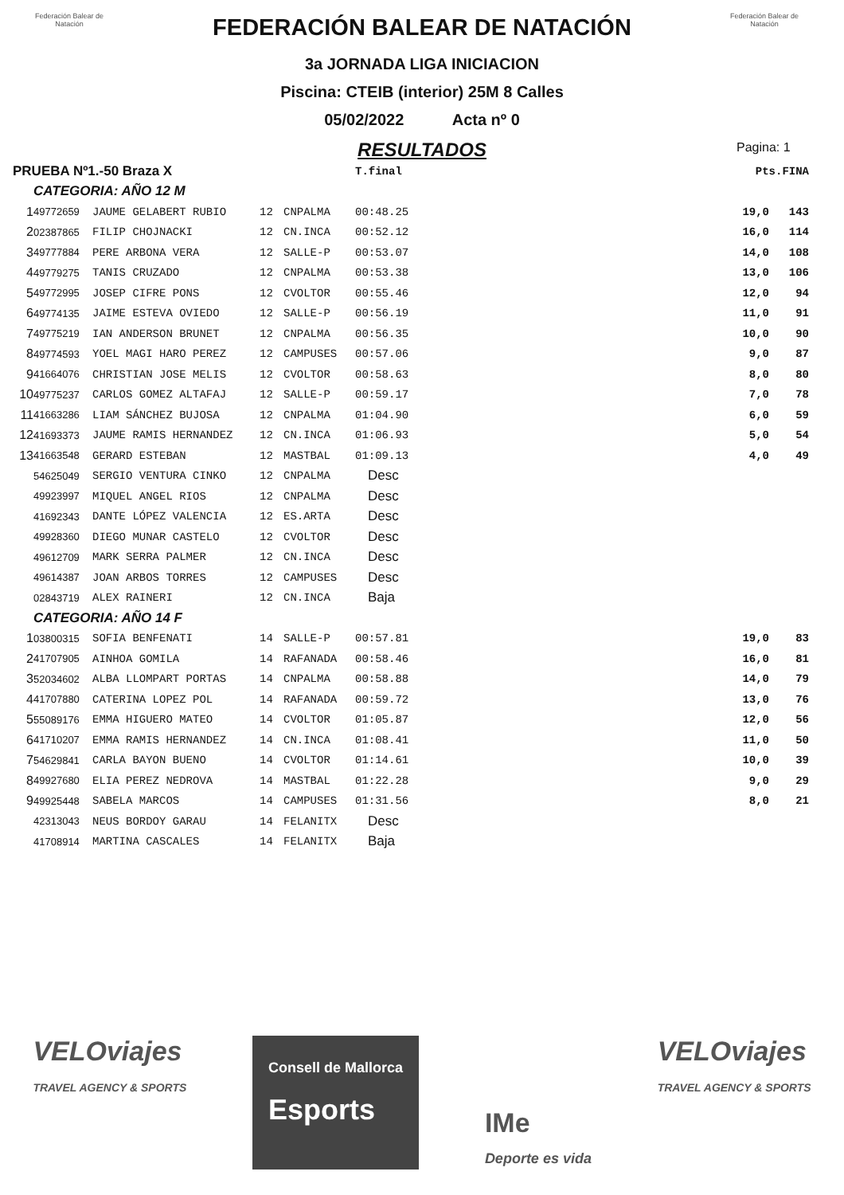Federación Balear de Natación
Federación Balear de Natación
FEDERACIÓN BALEAR DE NATACIÓN
3a JORNADA LIGA INICIACION
Piscina: CTEIB (interior) 25M 8 Calles
05/02/2022 Acta nº 0
RESULTADOS
Pagina: 1
| PRUEBA Nº1.-50 Braza X | | | | | T.final | | Pts.FINA | |
| CATEGORIA: AÑO 12 M | | | | | | | | |
| 1 | 49772659 | JAUME GELABERT RUBIO | 12 | CNPALMA | 00:48.25 | | 19,0 | 143 |
| 2 | 02387865 | FILIP CHOJNACKI | 12 | CN.INCA | 00:52.12 | | 16,0 | 114 |
| 3 | 49777884 | PERE ARBONA VERA | 12 | SALLE-P | 00:53.07 | | 14,0 | 108 |
| 4 | 49779275 | TANIS CRUZADO | 12 | CNPALMA | 00:53.38 | | 13,0 | 106 |
| 5 | 49772995 | JOSEP CIFRE PONS | 12 | CVOLTOR | 00:55.46 | | 12,0 | 94 |
| 6 | 49774135 | JAIME ESTEVA OVIEDO | 12 | SALLE-P | 00:56.19 | | 11,0 | 91 |
| 7 | 49775219 | IAN ANDERSON BRUNET | 12 | CNPALMA | 00:56.35 | | 10,0 | 90 |
| 8 | 49774593 | YOEL MAGI HARO PEREZ | 12 | CAMPUSES | 00:57.06 | | 9,0 | 87 |
| 9 | 41664076 | CHRISTIAN JOSE MELIS | 12 | CVOLTOR | 00:58.63 | | 8,0 | 80 |
| 10 | 49775237 | CARLOS GOMEZ ALTAFAJ | 12 | SALLE-P | 00:59.17 | | 7,0 | 78 |
| 11 | 41663286 | LIAM SÁNCHEZ BUJOSA | 12 | CNPALMA | 01:04.90 | | 6,0 | 59 |
| 12 | 41693373 | JAUME RAMIS HERNANDEZ | 12 | CN.INCA | 01:06.93 | | 5,0 | 54 |
| 13 | 41663548 | GERARD ESTEBAN | 12 | MASTBAL | 01:09.13 | | 4,0 | 49 |
| | 54625049 | SERGIO VENTURA CINKO | 12 | CNPALMA | Desc | | | |
| | 49923997 | MIQUEL ANGEL RIOS | 12 | CNPALMA | Desc | | | |
| | 41692343 | DANTE LÓPEZ VALENCIA | 12 | ES.ARTA | Desc | | | |
| | 49928360 | DIEGO MUNAR CASTELO | 12 | CVOLTOR | Desc | | | |
| | 49612709 | MARK SERRA PALMER | 12 | CN.INCA | Desc | | | |
| | 49614387 | JOAN ARBOS TORRES | 12 | CAMPUSES | Desc | | | |
| | 02843719 | ALEX RAINERI | 12 | CN.INCA | Baja | | | |
| CATEGORIA: AÑO 14 F | | | | | | | | |
| 1 | 03800315 | SOFIA BENFENATI | 14 | SALLE-P | 00:57.81 | | 19,0 | 83 |
| 2 | 41707905 | AINHOA GOMILA | 14 | RAFANADA | 00:58.46 | | 16,0 | 81 |
| 3 | 52034602 | ALBA LLOMPART PORTAS | 14 | CNPALMA | 00:58.88 | | 14,0 | 79 |
| 4 | 41707880 | CATERINA LOPEZ POL | 14 | RAFANADA | 00:59.72 | | 13,0 | 76 |
| 5 | 55089176 | EMMA HIGUERO MATEO | 14 | CVOLTOR | 01:05.87 | | 12,0 | 56 |
| 6 | 41710207 | EMMA RAMIS HERNANDEZ | 14 | CN.INCA | 01:08.41 | | 11,0 | 50 |
| 7 | 54629841 | CARLA BAYON BUENO | 14 | CVOLTOR | 01:14.61 | | 10,0 | 39 |
| 8 | 49927680 | ELIA PEREZ NEDROVA | 14 | MASTBAL | 01:22.28 | | 9,0 | 29 |
| 9 | 49925448 | SABELA MARCOS | 14 | CAMPUSES | 01:31.56 | | 8,0 | 21 |
| | 42313043 | NEUS BORDOY GARAU | 14 | FELANITX | Desc | | | |
| | 41708914 | MARTINA CASCALES | 14 | FELANITX | Baja | | | |
VELOviajes
TRAVEL AGENCY & SPORTS
Consell de Mallorca
Esports
IMe
Deporte es vida
VELOviajes
TRAVEL AGENCY & SPORTS